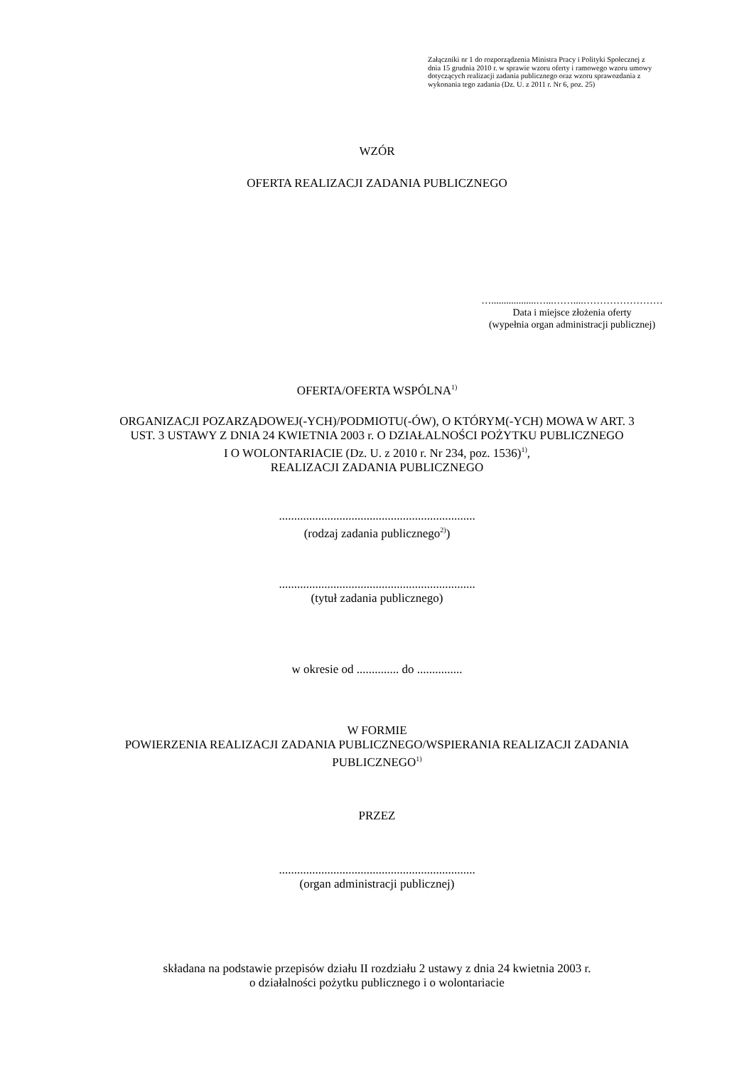Załączniki nr 1 do rozporządzenia Ministra Pracy i Polityki Społecznej z dnia 15 grudnia 2010 r. w sprawie wzoru oferty i ramowego wzoru umowy dotyczących realizacji zadania publicznego oraz wzoru sprawozdania z wykonania tego zadania (Dz. U. z 2011 r. Nr 6, poz. 25)
WZÓR
OFERTA REALIZACJI ZADANIA PUBLICZNEGO
…..................…...……....……………………
Data i miejsce złożenia oferty
(wypełnia organ administracji publicznej)
OFERTA/OFERTA WSPÓLNA<sup>1)</sup>
ORGANIZACJI POZARZĄDOWEJ(-YCH)/PODMIOTU(-ÓW), O KTÓRYM(-YCH) MOWA W ART. 3
UST. 3 USTAWY Z DNIA 24 KWIETNIA 2003 r. O DZIAŁALNOŚCI POŻYTKU PUBLICZNEGO
I O WOLONTARIACIE (Dz. U. z 2010 r. Nr 234, poz. 1536)<sup>1)</sup>,
REALIZACJI ZADANIA PUBLICZNEGO
.................................................................
(rodzaj zadania publicznego<sup>2)</sup>)
.................................................................
(tytuł zadania publicznego)
w okresie od .............. do ...............
W FORMIE
POWIERZENIA REALIZACJI ZADANIA PUBLICZNEGO/WSPIERANIA REALIZACJI ZADANIA
PUBLICZNEGO<sup>1)</sup>
PRZEZ
.................................................................
(organ administracji publicznej)
składana na podstawie przepisów działu II rozdziału 2 ustawy z dnia 24 kwietnia 2003 r.
o działalności pożytku publicznego i o wolontariacie